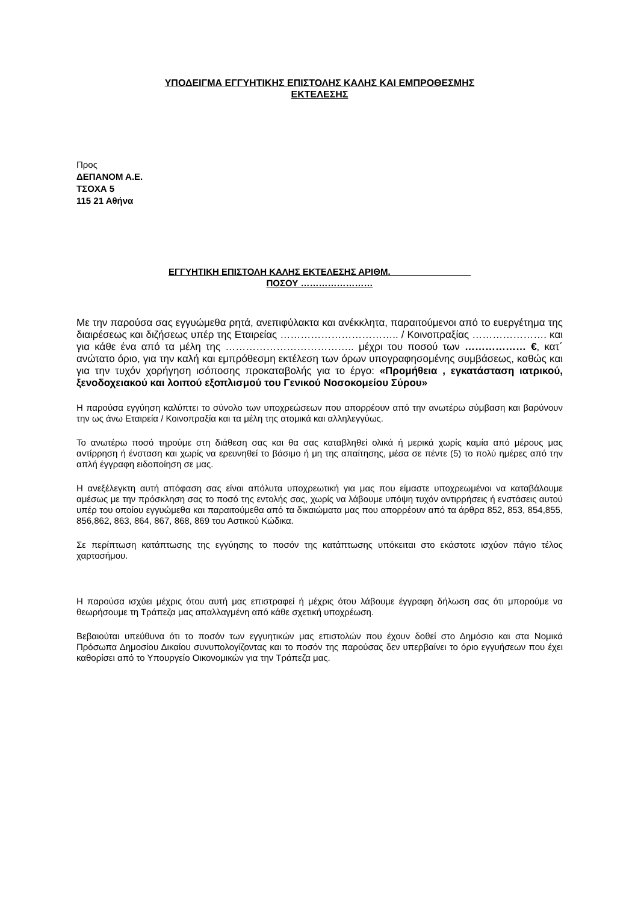ΥΠΟΔΕΙΓΜΑ ΕΓΓΥΗΤΙΚΗΣ ΕΠΙΣΤΟΛΗΣ ΚΑΛΗΣ ΚΑΙ ΕΜΠΡΟΘΕΣΜΗΣ
ΕΚΤΕΛΕΣΗΣ
Προς
ΔΕΠΑΝΟΜ Α.Ε.
ΤΣΟΧΑ 5
115 21 Αθήνα
ΕΓΓΥΗΤΙΚΗ ΕΠΙΣΤΟΛΗ ΚΑΛΗΣ ΕΚΤΕΛΕΣΗΣ ΑΡΙΘΜ.________________
ΠΟΣΟΥ ……………………
Με την παρούσα σας εγγυώμεθα ρητά, ανεπιφύλακτα και ανέκκλητα, παραιτούμενοι από το ευεργέτημα της διαιρέσεως και διζήσεως υπέρ της Εταιρείας …………………………….. / Κοινοπραξίας …………………. και για κάθε ένα από τα μέλη της ……………………………….. μέχρι του ποσού των ……………… €, κατ΄ ανώτατο όριο, για την καλή και εμπρόθεσμη εκτέλεση των όρων υπογραφησομένης συμβάσεως, καθώς και για την τυχόν χορήγηση ισόποσης προκαταβολής για το έργο: «Προμήθεια , εγκατάσταση ιατρικού, ξενοδοχειακού και λοιπού εξοπλισμού του Γενικού Νοσοκομείου Σύρου»
Η παρούσα εγγύηση καλύπτει το σύνολο των υποχρεώσεων που απορρέουν από την ανωτέρω σύμβαση και βαρύνουν την ως άνω Εταιρεία / Κοινοπραξία και τα μέλη της ατομικά και αλληλεγγύως.
Το ανωτέρω ποσό τηρούμε στη διάθεση σας και θα σας καταβληθεί ολικά ή μερικά χωρίς καμία από μέρους μας αντίρρηση ή ένσταση και χωρίς να ερευνηθεί το βάσιμο ή μη της απαίτησης, μέσα σε πέντε (5) το πολύ ημέρες από την απλή έγγραφη ειδοποίηση σε μας.
Η ανεξέλεγκτη αυτή απόφαση σας είναι απόλυτα υποχρεωτική για μας που είμαστε υποχρεωμένοι να καταβάλουμε αμέσως με την πρόσκληση σας το ποσό της εντολής σας, χωρίς να λάβουμε υπόψη τυχόν αντιρρήσεις ή ενστάσεις αυτού υπέρ του οποίου εγγυώμεθα και παραιτούμεθα από τα δικαιώματα μας που απορρέουν από τα άρθρα 852, 853, 854,855, 856,862, 863, 864, 867, 868, 869 του Αστικού Κώδικα.
Σε περίπτωση κατάπτωσης της εγγύησης το ποσόν της κατάπτωσης υπόκειται στο εκάστοτε ισχύον πάγιο τέλος χαρτοσήμου.
Η παρούσα ισχύει μέχρις ότου αυτή μας επιστραφεί ή μέχρις ότου λάβουμε έγγραφη δήλωση σας ότι μπορούμε να θεωρήσουμε τη Τράπεζα μας απαλλαγμένη από κάθε σχετική υποχρέωση.
Βεβαιούται υπεύθυνα ότι το ποσόν των εγγυητικών μας επιστολών που έχουν δοθεί στο Δημόσιο και στα Νομικά Πρόσωπα Δημοσίου Δικαίου συνυπολογίζοντας και το ποσόν της παρούσας δεν υπερβαίνει το όριο εγγυήσεων που έχει καθορίσει από το Υπουργείο Οικονομικών για την Τράπεζα μας.